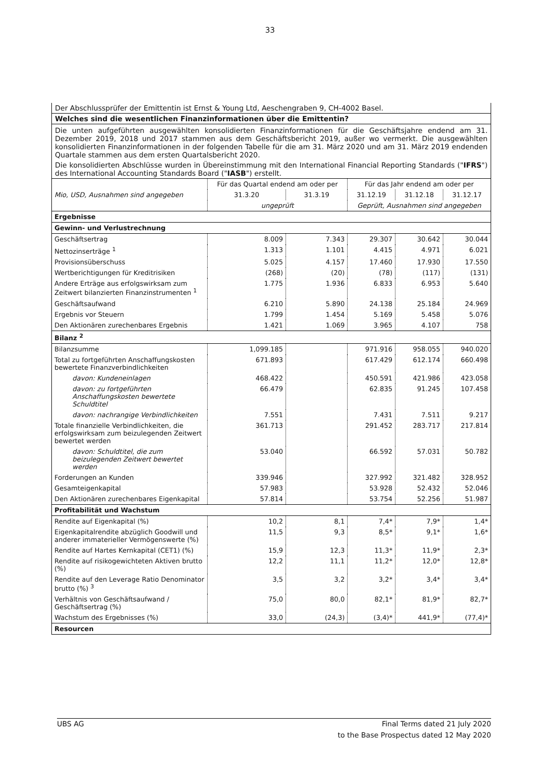33
Der Abschlussprüfer der Emittentin ist Ernst & Young Ltd, Aeschengraben 9, CH-4002 Basel.
Welches sind die wesentlichen Finanzinformationen über die Emittentin?
Die unten aufgeführten ausgewählten konsolidierten Finanzinformationen für die Geschäftsjahre endend am 31. Dezember 2019, 2018 und 2017 stammen aus dem Geschäftsbericht 2019, außer wo vermerkt. Die ausgewählten konsolidierten Finanzinformationen in der folgenden Tabelle für die am 31. März 2020 und am 31. März 2019 endenden Quartale stammen aus dem ersten Quartalsbericht 2020.
Die konsolidierten Abschlüsse wurden in Übereinstimmung mit den International Financial Reporting Standards ("IFRS") des International Accounting Standards Board ("IASB") erstellt.
| | Für das Quartal endend am oder per | | Für das Jahr endend am oder per | | |
| --- | --- | --- | --- | --- | --- |
| Mio, USD, Ausnahmen sind angegeben | 31.3.20 | 31.3.19 | 31.12.19 | 31.12.18 | 31.12.17 |
| | ungeprüft | | Geprüft, Ausnahmen sind angegeben | | |
| Ergebnisse | | | | | |
| Gewinn- und Verlustrechnung | | | | | |
| Geschäftsertrag | 8.009 | 7.343 | 29.307 | 30.642 | 30.044 |
| Nettozinserträge <sup>1</sup> | 1.313 | 1.101 | 4.415 | 4.971 | 6.021 |
| Provisionsüberschuss | 5.025 | 4.157 | 17.460 | 17.930 | 17.550 |
| Wertberichtigungen für Kreditrisiken | (268) | (20) | (78) | (117) | (131) |
| Andere Erträge aus erfolgswirksam zum Zeitwert bilanzierten Finanzinstrumenten <sup>1</sup> | 1.775 | 1.936 | 6.833 | 6.953 | 5.640 |
| Geschäftsaufwand | 6.210 | 5.890 | 24.138 | 25.184 | 24.969 |
| Ergebnis vor Steuern | 1.799 | 1.454 | 5.169 | 5.458 | 5.076 |
| Den Aktionären zurechenbares Ergebnis | 1.421 | 1.069 | 3.965 | 4.107 | 758 |
| Bilanz <sup>2</sup> | | | | | |
| Bilanzsumme | 1,099.185 | | 971.916 | 958.055 | 940.020 |
| Total zu fortgeführten Anschaffungskosten bewertete Finanzverbindlichkeiten | 671.893 | | 617.429 | 612.174 | 660.498 |
| davon: Kundeneinlagen | 468.422 | | 450.591 | 421.986 | 423.058 |
| davon: zu fortgeführten Anschaffungskosten bewertete Schuldtitel | 66.479 | | 62.835 | 91.245 | 107.458 |
| davon: nachrangige Verbindlichkeiten | 7.551 | | 7.431 | 7.511 | 9.217 |
| Totale finanzielle Verbindlichkeiten, die erfolgswirksam zum beizulegenden Zeitwert bewertet werden | 361.713 | | 291.452 | 283.717 | 217.814 |
| davon: Schuldtitel, die zum beizulegenden Zeitwert bewertet werden | 53.040 | | 66.592 | 57.031 | 50.782 |
| Forderungen an Kunden | 339.946 | | 327.992 | 321.482 | 328.952 |
| Gesamteigenkapital | 57.983 | | 53.928 | 52.432 | 52.046 |
| Den Aktionären zurechenbares Eigenkapital | 57.814 | | 53.754 | 52.256 | 51.987 |
| Profitabilität und Wachstum | | | | | |
| Rendite auf Eigenkapital (%) | 10,2 | 8,1 | 7,4* | 7,9* | 1,4* |
| Eigenkapitalrendite abzüglich Goodwill und anderer immaterieller Vermögenswerte (%) | 11,5 | 9,3 | 8,5* | 9,1* | 1,6* |
| Rendite auf Hartes Kernkapital (CET1) (%) | 15,9 | 12,3 | 11,3* | 11,9* | 2,3* |
| Rendite auf risikogewichteten Aktiven brutto (%) | 12,2 | 11,1 | 11,2* | 12,0* | 12,8* |
| Rendite auf den Leverage Ratio Denominator brutto (%) <sup>3</sup> | 3,5 | 3,2 | 3,2* | 3,4* | 3,4* |
| Verhältnis von Geschäftsaufwand / Geschäftsertrag (%) | 75,0 | 80,0 | 82,1* | 81,9* | 82,7* |
| Wachstum des Ergebnisses (%) | 33,0 | (24,3) | (3,4)* | 441,9* | (77,4)* |
| Resourcen | | | | | |
UBS AG Final Terms dated 21 July 2020
to the Base Prospectus dated 12 May 2020